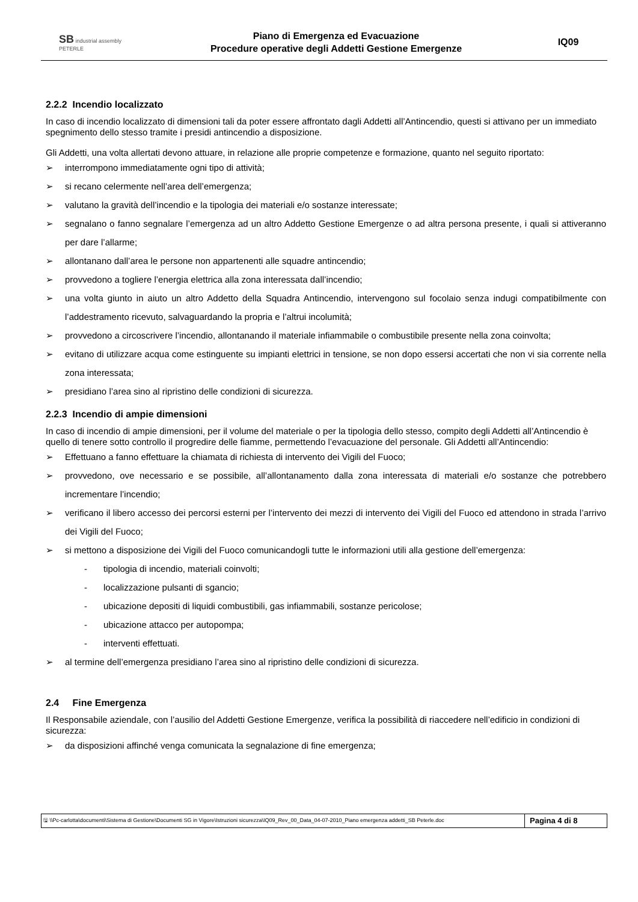SB industrial assembly
PETERLE
Piano di Emergenza ed Evacuazione
Procedure operative degli Addetti Gestione Emergenze
IQ09
2.2.2 Incendio localizzato
In caso di incendio localizzato di dimensioni tali da poter essere affrontato dagli Addetti all’Antincendio, questi si attivano per un immediato spegnimento dello stesso tramite i presidi antincendio a disposizione.
Gli Addetti, una volta allertati devono attuare, in relazione alle proprie competenze e formazione, quanto nel seguito riportato:
➢ interrompono immediatamente ogni tipo di attività;
➢ si recano celermente nell’area dell’emergenza;
➢ valutano la gravità dell’incendio e la tipologia dei materiali e/o sostanze interessate;
➢ segnalano o fanno segnalare l’emergenza ad un altro Addetto Gestione Emergenze o ad altra persona presente, i quali si attiveranno per dare l’allarme;
➢ allontanano dall’area le persone non appartenenti alle squadre antincendio;
➢ provvedono a togliere l’energia elettrica alla zona interessata dall’incendio;
➢ una volta giunto in aiuto un altro Addetto della Squadra Antincendio, intervengono sul focolaio senza indugi compatibilmente con l’addestramento ricevuto, salvaguardando la propria e l’altrui incolumità;
➢ provvedono a circoscrivere l’incendio, allontanando il materiale infiammabile o combustibile presente nella zona coinvolta;
➢ evitano di utilizzare acqua come estinguente su impianti elettrici in tensione, se non dopo essersi accertati che non vi sia corrente nella zona interessata;
➢ presidiano l’area sino al ripristino delle condizioni di sicurezza.
2.2.3 Incendio di ampie dimensioni
In caso di incendio di ampie dimensioni, per il volume del materiale o per la tipologia dello stesso, compito degli Addetti all’Antincendio è quello di tenere sotto controllo il progredire delle fiamme, permettendo l’evacuazione del personale. Gli Addetti all’Antincendio:
➢ Effettuano a fanno effettuare la chiamata di richiesta di intervento dei Vigili del Fuoco;
➢ provvedono, ove necessario e se possibile, all’allontanamento dalla zona interessata di materiali e/o sostanze che potrebbero incrementare l’incendio;
➢ verificano il libero accesso dei percorsi esterni per l’intervento dei mezzi di intervento dei Vigili del Fuoco ed attendono in strada l’arrivo dei Vigili del Fuoco;
➢ si mettono a disposizione dei Vigili del Fuoco comunicandogli tutte le informazioni utili alla gestione dell’emergenza:
- tipologia di incendio, materiali coinvolti;
- localizzazione pulsanti di sgancio;
- ubicazione depositi di liquidi combustibili, gas infiammabili, sostanze pericolose;
- ubicazione attacco per autopompa;
- interventi effettuati.
➢ al termine dell’emergenza presidiano l’area sino al ripristino delle condizioni di sicurezza.
2.4 Fine Emergenza
Il Responsabile aziendale, con l’ausilio del Addetti Gestione Emergenze, verifica la possibilità di riaccedere nell’edificio in condizioni di sicurezza:
➢ da disposizioni affinché venga comunicata la segnalazione di fine emergenza;
🖫 \\Pc-carlotta\documenti\Sistema di Gestione\Documenti SG in Vigore\Istruzioni sicurezza\IQ09_Rev_00_Data_04-07-2010_Piano emergenza addetti_SB Peterle.doc
Pagina 4 di 8